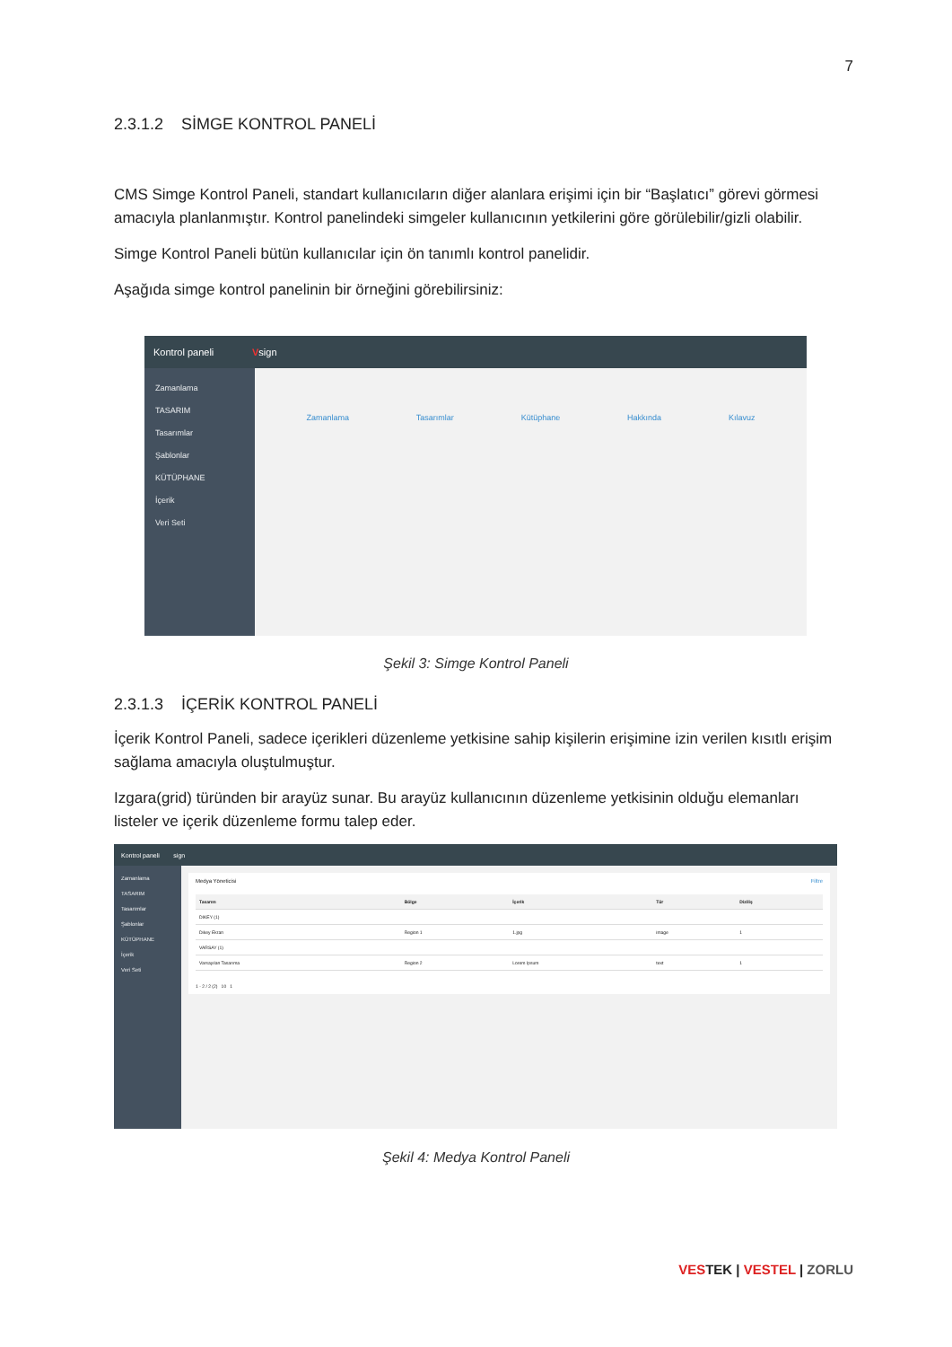7
2.3.1.2 SİMGE KONTROL PANELİ
CMS Simge Kontrol Paneli, standart kullanıcıların diğer alanlara erişimi için bir “Başlatıcı” görevi görmesi amacıyla planlanmıştır. Kontrol panelindeki simgeler kullanıcının yetkilerini göre görülebilir/gizli olabilir.
Simge Kontrol Paneli bütün kullanıcılar için ön tanımlı kontrol panelidir.
Aşağıda simge kontrol panelinin bir örneğini görebilirsiniz:
Kontrol paneli V sign
Zamanlama
TASARIM
Tasarımlar
Şablonlar
KÜTÜPHANE
İçerik
Veri Seti
Zamanlama Tasarımlar Kütüphane Hakkında Kılavuz
Şekil 3: Simge Kontrol Paneli
2.3.1.3 İÇERİK KONTROL PANELİ
İçerik Kontrol Paneli, sadece içerikleri düzenleme yetkisine sahip kişilerin erişimine izin verilen kısıtlı erişim sağlama amacıyla oluştulmuştur.
Izgara(grid) türünden bir arayüz sunar. Bu arayüz kullanıcının düzenleme yetkisinin olduğu elemanları listeler ve içerik düzenleme formu talep eder.
Kontrol paneli sign
Zamanlama
TASARIM
Tasarımlar
Şablonlar
KÜTÜPHANE
İçerik
Veri Seti
Medya Yöneticisi Filtre
| Tasarım | Bölge | İçerik | Tür | Diziliş |
| --- | --- | --- | --- | --- |
| DIKEY (1) | | | | |
| Dikey Ekran | Region 1 | 1.jpg | image | 1 |
| VARSAY (1) | | | | |
| Varsayılan Tasarıma | Region 2 | Lorem Ipsum | text | 1 |
1 - 2 / 2 (2) 10 1
Şekil 4: Medya Kontrol Paneli
VESTEK | VESTEL | ZORLU